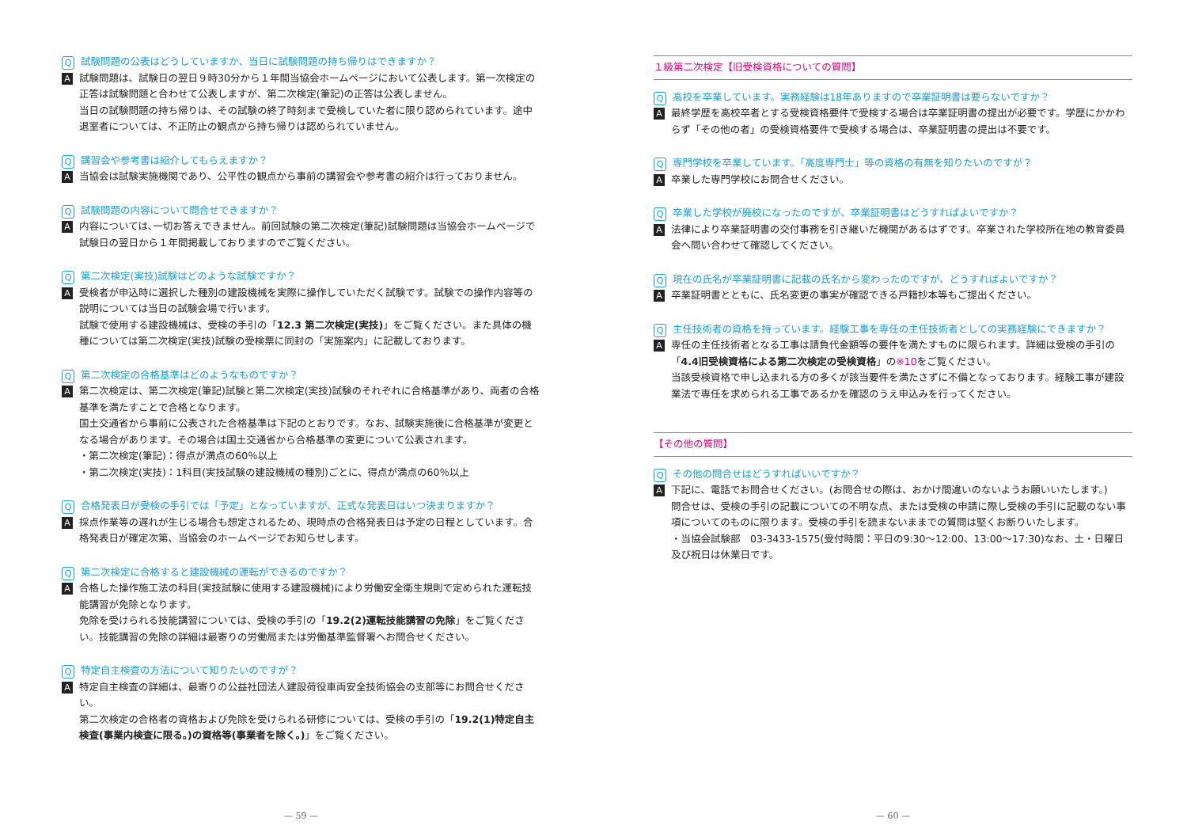Q
試験問題の公表はどうしていますか、当日に試験問題の持ち帰りはできますか？
A
試験問題は、試験日の翌日９時30分から１年間当協会ホームページにおいて公表します。第一次検定の正答は試験問題と合わせて公表しますが、第二次検定(筆記)の正答は公表しません。
当日の試験問題の持ち帰りは、その試験の終了時刻まで受検していた者に限り認められています。途中退室者については、不正防止の観点から持ち帰りは認められていません。
Q
講習会や参考書は紹介してもらえますか？
A
当協会は試験実施機関であり、公平性の観点から事前の講習会や参考書の紹介は行っておりません。
Q
試験問題の内容について問合せできますか？
A
内容については､一切お答えできません。前回試験の第二次検定(筆記)試験問題は当協会ホームページで試験日の翌日から１年間掲載しておりますのでご覧ください。
Q
第二次検定(実技)試験はどのような試験ですか？
A
受検者が申込時に選択した種別の建設機械を実際に操作していただく試験です。試験での操作内容等の説明については当日の試験会場で行います。
試験で使用する建設機械は、受検の手引の「12.3 第二次検定(実技)」をご覧ください。また具体の機種については第二次検定(実技)試験の受検票に同封の「実施案内」に記載しております。
Q
第二次検定の合格基準はどのようなものですか？
A
第二次検定は、第二次検定(筆記)試験と第二次検定(実技)試験のそれぞれに合格基準があり、両者の合格基準を満たすことで合格となります。
国土交通省から事前に公表された合格基準は下記のとおりです。なお、試験実施後に合格基準が変更となる場合があります。その場合は国土交通省から合格基準の変更について公表されます。
・第二次検定(筆記)：得点が満点の60％以上
・第二次検定(実技)：1科目(実技試験の建設機械の種別)ごとに、得点が満点の60％以上
Q
合格発表日が受検の手引では「予定」となっていますが、正式な発表日はいつ決まりますか？
A
採点作業等の遅れが生じる場合も想定されるため、現時点の合格発表日は予定の日程としています。合格発表日が確定次第、当協会のホームページでお知らせします。
Q
第二次検定に合格すると建設機械の運転ができるのですか？
A
合格した操作施工法の科目(実技試験に使用する建設機械)により労働安全衛生規則で定められた運転技能講習が免除となります。
免除を受けられる技能講習については、受検の手引の「19.2(2)運転技能講習の免除」をご覧ください。技能講習の免除の詳細は最寄りの労働局または労働基準監督署へお問合せください。
Q
特定自主検査の方法について知りたいのですが？
A
特定自主検査の詳細は、最寄りの公益社団法人建設荷役車両安全技術協会の支部等にお問合せください。
第二次検定の合格者の資格および免除を受けられる研修については、受検の手引の「19.2(1)特定自主検査(事業内検査に限る。)の資格等(事業者を除く。)」をご覧ください。
— 59 —
１級第二次検定【旧受検資格についての質問】
Q
高校を卒業しています。実務経験は18年ありますので卒業証明書は要らないですか？
A
最終学歴を高校卒者とする受検資格要件で受検する場合は卒業証明書の提出が必要です。学歴にかかわらず「その他の者」の受検資格要件で受検する場合は、卒業証明書の提出は不要です。
Q
専門学校を卒業しています。「高度専門士」等の資格の有無を知りたいのですが？
A
卒業した専門学校にお問合せください。
Q
卒業した学校が廃校になったのですが、卒業証明書はどうすればよいですか？
A
法律により卒業証明書の交付事務を引き継いだ機関があるはずです。卒業された学校所在地の教育委員会へ問い合わせて確認してください。
Q
現在の氏名が卒業証明書に記載の氏名から変わったのですが、どうすればよいですか？
A
卒業証明書とともに、氏名変更の事実が確認できる戸籍抄本等もご提出ください。
Q
主任技術者の資格を持っています。経験工事を専任の主任技術者としての実務経験にできますか？
A
専任の主任技術者となる工事は請負代金額等の要件を満たすものに限られます。詳細は受検の手引の「4.4旧受検資格による第二次検定の受検資格」の※10をご覧ください。
当該受検資格で申し込まれる方の多くが該当要件を満たさずに不備となっております。経験工事が建設業法で専任を求められる工事であるかを確認のうえ申込みを行ってください。
【その他の質問】
Q
その他の問合せはどうすればいいですか？
A
下記に、電話でお問合せください。(お問合せの際は、おかけ間違いのないようお願いいたします。)
問合せは、受検の手引の記載についての不明な点、または受検の申請に際し受検の手引に記載のない事項についてのものに限ります。受検の手引を読まないままでの質問は堅くお断りいたします。
・当協会試験部　03-3433-1575(受付時間：平日の9:30～12:00、13:00～17:30)なお、土・日曜日及び祝日は休業日です。
— 60 —